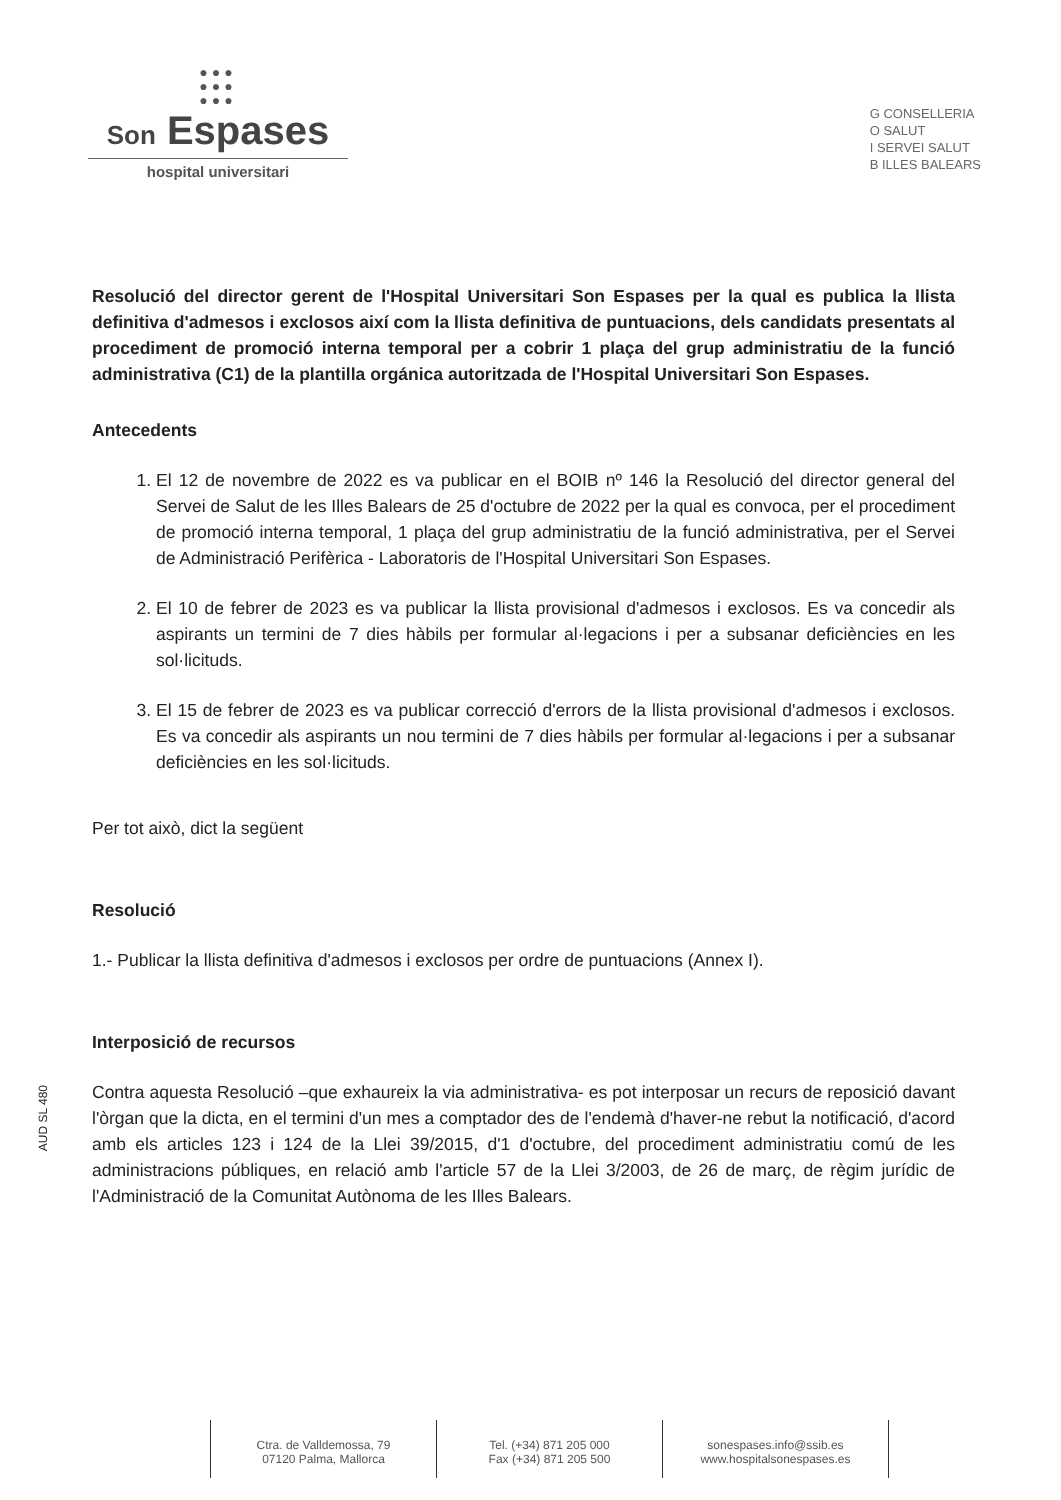●●●
●●●
●●●
Son Espases
hospital universitari
G CONSELLERIA
O SALUT
I SERVEI SALUT
B ILLES BALEARS
Resolució del director gerent de l'Hospital Universitari Son Espases per la qual es publica la llista definitiva d'admesos i exclosos així com la llista definitiva de puntuacions, dels candidats presentats al procediment de promoció interna temporal per a cobrir 1 plaça del grup administratiu de la funció administrativa (C1) de la plantilla orgánica autoritzada de l'Hospital Universitari Son Espases.
Antecedents
1. El 12 de novembre de 2022 es va publicar en el BOIB nº 146 la Resolució del director general del Servei de Salut de les Illes Balears de 25 d'octubre de 2022 per la qual es convoca, per el procediment de promoció interna temporal, 1 plaça del grup administratiu de la funció administrativa, per el Servei de Administració Perifèrica - Laboratoris de l'Hospital Universitari Son Espases.
2. El 10 de febrer de 2023 es va publicar la llista provisional d'admesos i exclosos. Es va concedir als aspirants un termini de 7 dies hàbils per formular al·legacions i per a subsanar deficiències en les sol·licituds.
3. El 15 de febrer de 2023 es va publicar correcció d'errors de la llista provisional d'admesos i exclosos. Es va concedir als aspirants un nou termini de 7 dies hàbils per formular al·legacions i per a subsanar deficiències en les sol·licituds.
Per tot això, dict la següent
Resolució
1.- Publicar la llista definitiva d'admesos i exclosos per ordre de puntuacions (Annex I).
Interposició de recursos
Contra aquesta Resolució –que exhaureix la via administrativa- es pot interposar un recurs de reposició davant l'òrgan que la dicta, en el termini d'un mes a comptador des de l'endemà d'haver-ne rebut la notificació, d'acord amb els articles 123 i 124 de la Llei 39/2015, d'1 d'octubre, del procediment administratiu comú de les administracions públiques, en relació amb l'article 57 de la Llei 3/2003, de 26 de març, de règim jurídic de l'Administració de la Comunitat Autònoma de les Illes Balears.
AUD SL 480
Ctra. de Valldemossa, 79
07120 Palma, Mallorca
Tel. (+34) 871 205 000
Fax (+34) 871 205 500
sonespases.info@ssib.es
www.hospitalsonespases.es